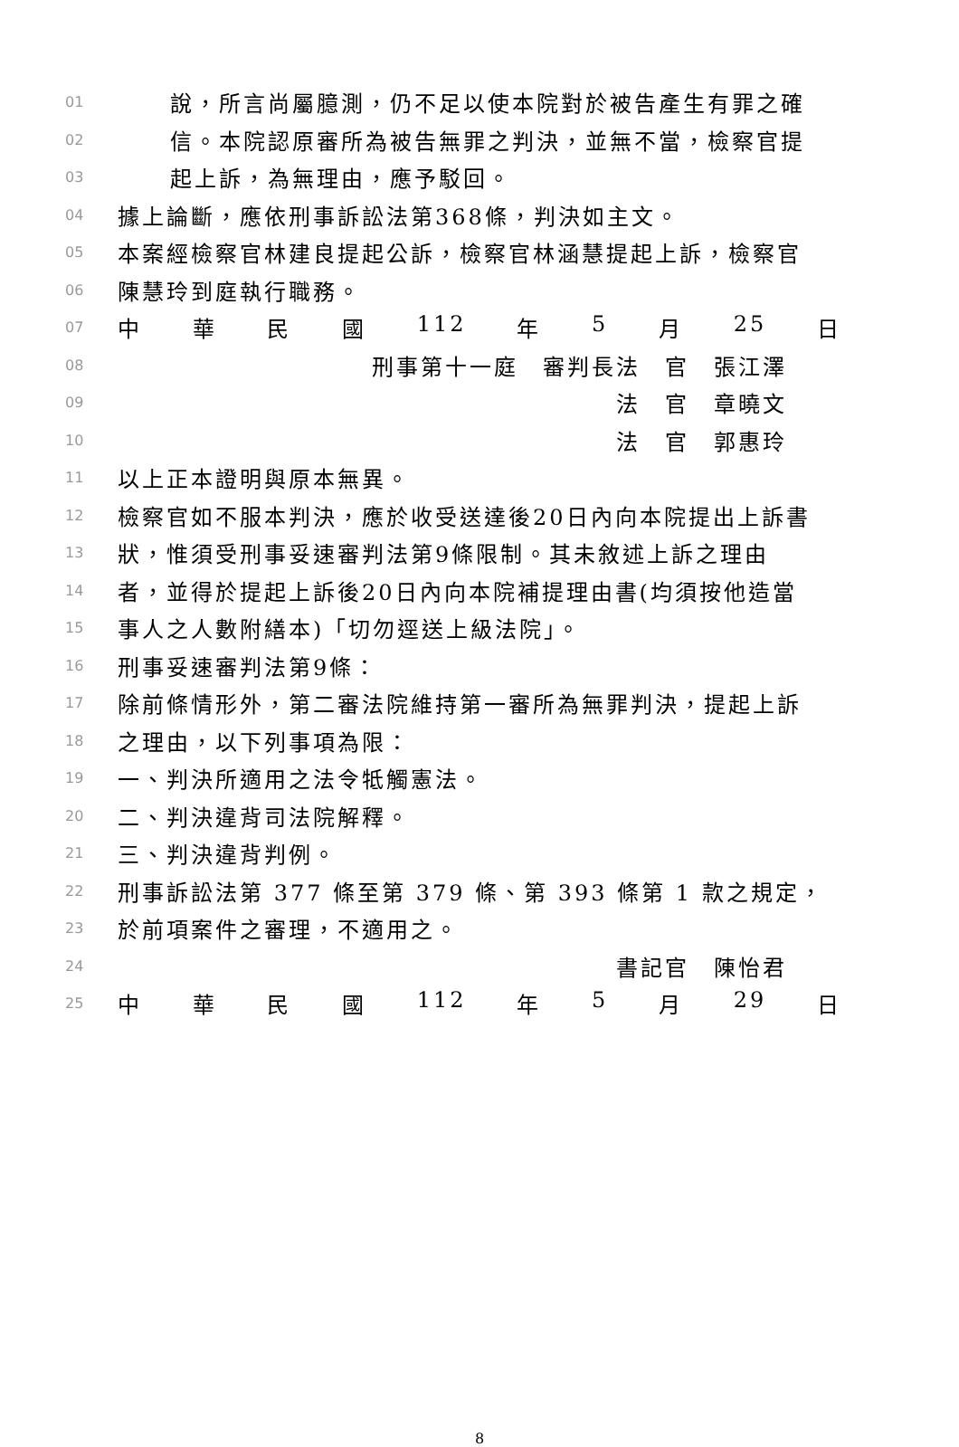01 說，所言尚屬臆測，仍不足以使本院對於被告產生有罪之確
02 信。本院認原審所為被告無罪之判決，並無不當，檢察官提
03 起上訴，為無理由，應予駁回。
04 據上論斷，應依刑事訴訟法第368條，判決如主文。
05 本案經檢察官林建良提起公訴，檢察官林涵慧提起上訴，檢察官
06 陳慧玲到庭執行職務。
07 中華民國 112 年 5 月 25 日
08 刑事第十一庭　審判長法　官　張江澤
09 法　官　章曉文
10 法　官　郭惠玲
11 以上正本證明與原本無異。
12 檢察官如不服本判決，應於收受送達後20日內向本院提出上訴書
13 狀，惟須受刑事妥速審判法第9條限制。其未敘述上訴之理由
14 者，並得於提起上訴後20日內向本院補提理由書(均須按他造當
15 事人之人數附繕本)「切勿逕送上級法院」。
16 刑事妥速審判法第9條：
17 除前條情形外，第二審法院維持第一審所為無罪判決，提起上訴
18 之理由，以下列事項為限：
19 一、判決所適用之法令牴觸憲法。
20 二、判決違背司法院解釋。
21 三、判決違背判例。
22 刑事訴訟法第 377 條至第 379 條、第 393 條第 1 款之規定，
23 於前項案件之審理，不適用之。
24 書記官　陳怡君
25 中華民國 112 年 5 月 29 日
8